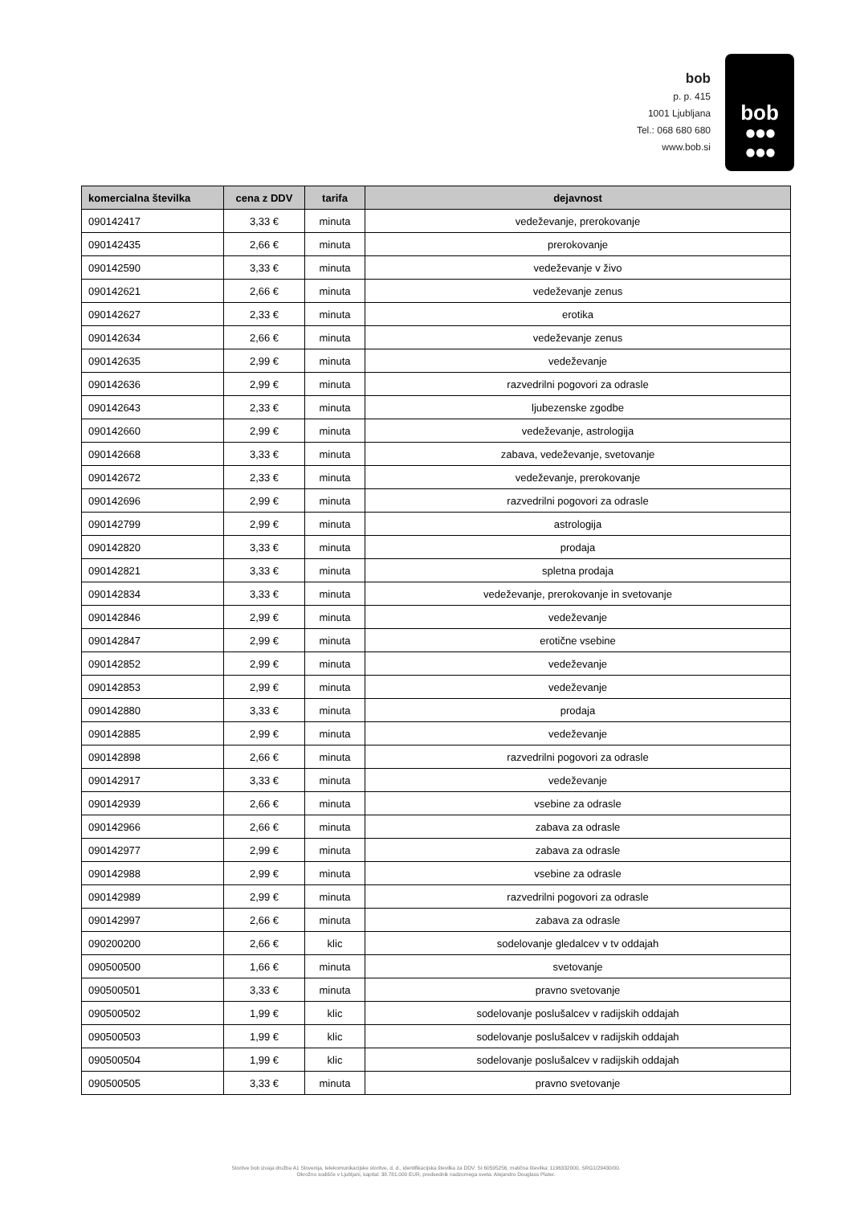bob
p. p. 415
1001 Ljubljana
Tel.: 068 680 680
www.bob.si
bob
●●●
●●●
| komercialna številka | cena z DDV | tarifa | dejavnost |
| --- | --- | --- | --- |
| 090142417 | 3,33 € | minuta | vedeževanje, prerokovanje |
| 090142435 | 2,66 € | minuta | prerokovanje |
| 090142590 | 3,33 € | minuta | vedeževanje v živo |
| 090142621 | 2,66 € | minuta | vedeževanje zenus |
| 090142627 | 2,33 € | minuta | erotika |
| 090142634 | 2,66 € | minuta | vedeževanje zenus |
| 090142635 | 2,99 € | minuta | vedeževanje |
| 090142636 | 2,99 € | minuta | razvedrilni pogovori za odrasle |
| 090142643 | 2,33 € | minuta | ljubezenske zgodbe |
| 090142660 | 2,99 € | minuta | vedeževanje, astrologija |
| 090142668 | 3,33 € | minuta | zabava, vedeževanje, svetovanje |
| 090142672 | 2,33 € | minuta | vedeževanje, prerokovanje |
| 090142696 | 2,99 € | minuta | razvedrilni pogovori za odrasle |
| 090142799 | 2,99 € | minuta | astrologija |
| 090142820 | 3,33 € | minuta | prodaja |
| 090142821 | 3,33 € | minuta | spletna prodaja |
| 090142834 | 3,33 € | minuta | vedeževanje, prerokovanje in svetovanje |
| 090142846 | 2,99 € | minuta | vedeževanje |
| 090142847 | 2,99 € | minuta | erotične vsebine |
| 090142852 | 2,99 € | minuta | vedeževanje |
| 090142853 | 2,99 € | minuta | vedeževanje |
| 090142880 | 3,33 € | minuta | prodaja |
| 090142885 | 2,99 € | minuta | vedeževanje |
| 090142898 | 2,66 € | minuta | razvedrilni pogovori za odrasle |
| 090142917 | 3,33 € | minuta | vedeževanje |
| 090142939 | 2,66 € | minuta | vsebine za odrasle |
| 090142966 | 2,66 € | minuta | zabava za odrasle |
| 090142977 | 2,99 € | minuta | zabava za odrasle |
| 090142988 | 2,99 € | minuta | vsebine za odrasle |
| 090142989 | 2,99 € | minuta | razvedrilni pogovori za odrasle |
| 090142997 | 2,66 € | minuta | zabava za odrasle |
| 090200200 | 2,66 € | klic | sodelovanje gledalcev v tv oddajah |
| 090500500 | 1,66 € | minuta | svetovanje |
| 090500501 | 3,33 € | minuta | pravno svetovanje |
| 090500502 | 1,99 € | klic | sodelovanje poslušalcev v radijskih oddajah |
| 090500503 | 1,99 € | klic | sodelovanje poslušalcev v radijskih oddajah |
| 090500504 | 1,99 € | klic | sodelovanje poslušalcev v radijskih oddajah |
| 090500505 | 3,33 € | minuta | pravno svetovanje |
Storitve bob izvaja družba A1 Slovenija, telekomunikacijske storitve, d. d., identifikacijska številka za DDV: SI 60595256, matična številka: 1196332000, SRG1/29430/00.
Okrožno sodišče v Ljubljani, kapital: 38.781.000 EUR, predsednik nadzornega sveta: Alejandro Douglass Plater.